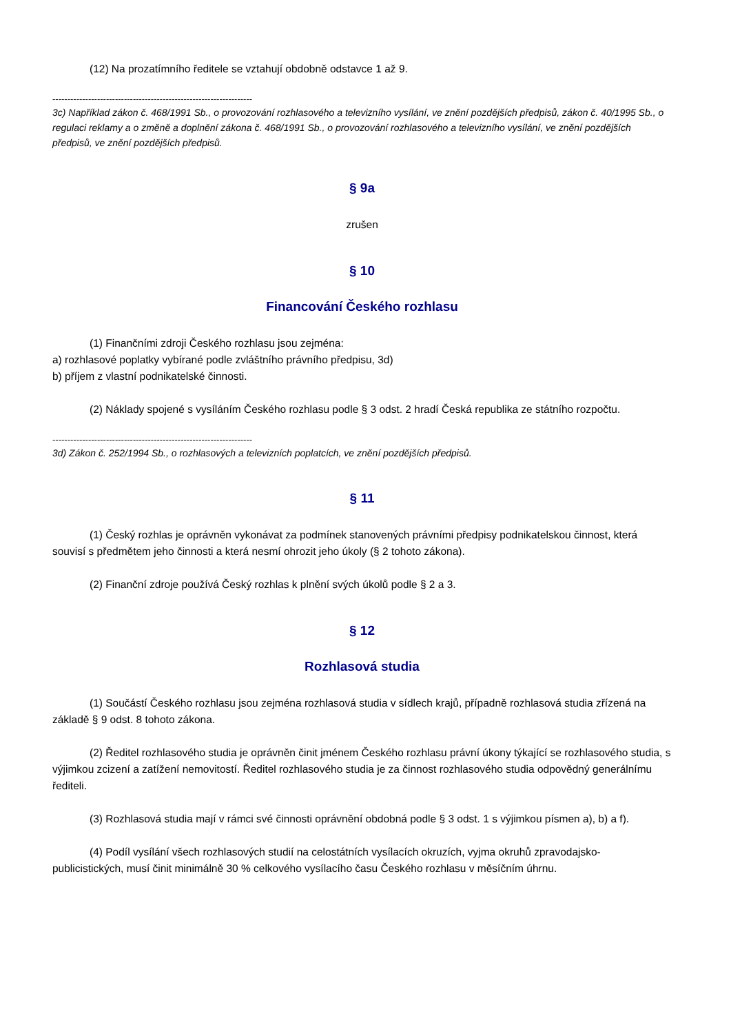(12) Na prozatímního ředitele se vztahují obdobně odstavce 1 až 9.
-------------------------------------------------------------------
3c) Například zákon č. 468/1991 Sb., o provozování rozhlasového a televizního vysílání, ve znění pozdějších předpisů, zákon č. 40/1995 Sb., o regulaci reklamy a o změně a doplnění zákona č. 468/1991 Sb., o provozování rozhlasového a televizního vysílání, ve znění pozdějších předpisů, ve znění pozdějších předpisů.
§ 9a
zrušen
§ 10
Financování Českého rozhlasu
(1) Finančními zdroji Českého rozhlasu jsou zejména:
a) rozhlasové poplatky vybírané podle zvláštního právního předpisu, 3d)
b) příjem z vlastní podnikatelské činnosti.
(2) Náklady spojené s vysíláním Českého rozhlasu podle § 3 odst. 2 hradí Česká republika ze státního rozpočtu.
-------------------------------------------------------------------
3d) Zákon č. 252/1994 Sb., o rozhlasových a televizních poplatcích, ve znění pozdějších předpisů.
§ 11
(1) Český rozhlas je oprávněn vykonávat za podmínek stanovených právními předpisy podnikatelskou činnost, která souvisí s předmětem jeho činnosti a která nesmí ohrozit jeho úkoly (§ 2 tohoto zákona).
(2) Finanční zdroje používá Český rozhlas k plnění svých úkolů podle § 2 a 3.
§ 12
Rozhlasová studia
(1) Součástí Českého rozhlasu jsou zejména rozhlasová studia v sídlech krajů, případně rozhlasová studia zřízená na základě § 9 odst. 8 tohoto zákona.
(2) Ředitel rozhlasového studia je oprávněn činit jménem Českého rozhlasu právní úkony týkající se rozhlasového studia, s výjimkou zcizení a zatížení nemovitostí. Ředitel rozhlasového studia je za činnost rozhlasového studia odpovědný generálnímu řediteli.
(3) Rozhlasová studia mají v rámci své činnosti oprávnění obdobná podle § 3 odst. 1 s výjimkou písmen a), b) a f).
(4) Podíl vysílání všech rozhlasových studií na celostátních vysílacích okruzích, vyjma okruhů zpravodajsko-publicistických, musí činit minimálně 30 % celkového vysílacího času Českého rozhlasu v měsíčním úhrnu.